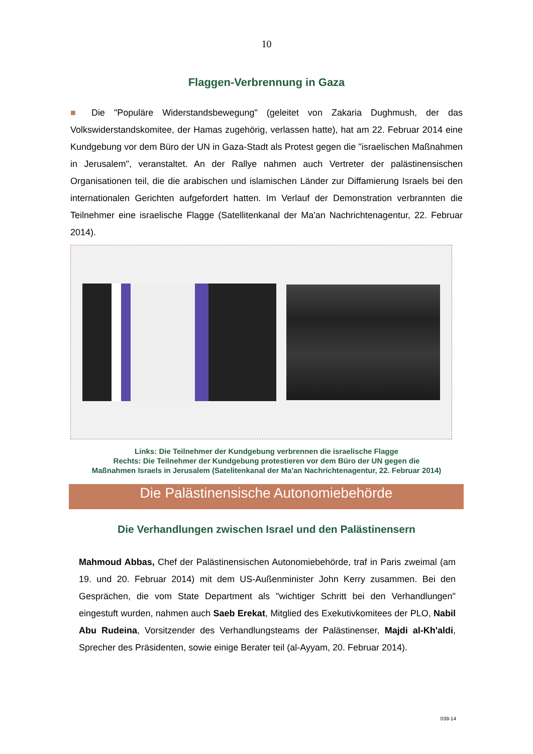10
Flaggen-Verbrennung in Gaza
■ Die "Populäre Widerstandsbewegung" (geleitet von Zakaria Dughmush, der das Volkswiderstandskomitee, der Hamas zugehörig, verlassen hatte), hat am 22. Februar 2014 eine Kundgebung vor dem Büro der UN in Gaza-Stadt als Protest gegen die "israelischen Maßnahmen in Jerusalem", veranstaltet. An der Rallye nahmen auch Vertreter der palästinensischen Organisationen teil, die die arabischen und islamischen Länder zur Diffamierung Israels bei den internationalen Gerichten aufgefordert hatten. Im Verlauf der Demonstration verbrannten die Teilnehmer eine israelische Flagge (Satellitenkanal der Ma'an Nachrichtenagentur, 22. Februar 2014).
Links: Die Teilnehmer der Kundgebung verbrennen die israelische Flagge
Rechts: Die Teilnehmer der Kundgebung protestieren vor dem Büro der UN gegen die
Maßnahmen Israels in Jerusalem (Satelitenkanal der Ma'an Nachrichtenagentur, 22. Februar 2014)
Die Palästinensische Autonomiebehörde
Die Verhandlungen zwischen Israel und den Palästinensern
Mahmoud Abbas, Chef der Palästinensischen Autonomiebehörde, traf in Paris zweimal (am 19. und 20. Februar 2014) mit dem US-Außenminister John Kerry zusammen. Bei den Gesprächen, die vom State Department als "wichtiger Schritt bei den Verhandlungen" eingestuft wurden, nahmen auch Saeb Erekat, Mitglied des Exekutivkomitees der PLO, Nabil Abu Rudeina, Vorsitzender des Verhandlungsteams der Palästinenser, Majdi al-Kh'aldi, Sprecher des Präsidenten, sowie einige Berater teil (al-Ayyam, 20. Februar 2014).
039-14